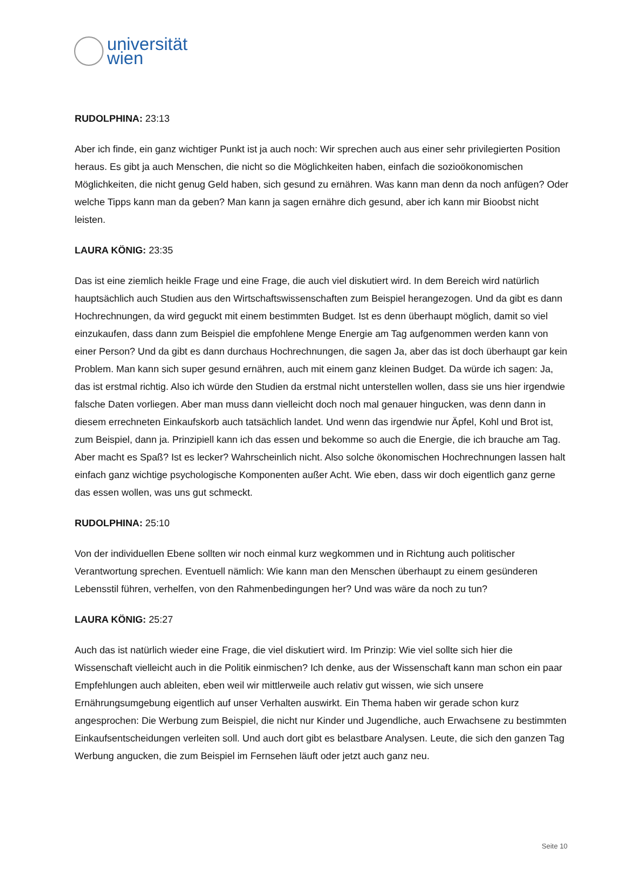universität
wien
RUDOLPHINA: 23:13
Aber ich finde, ein ganz wichtiger Punkt ist ja auch noch: Wir sprechen auch aus einer sehr privilegierten Position heraus. Es gibt ja auch Menschen, die nicht so die Möglichkeiten haben, einfach die sozioökonomischen Möglichkeiten, die nicht genug Geld haben, sich gesund zu ernähren. Was kann man denn da noch anfügen? Oder welche Tipps kann man da geben? Man kann ja sagen ernähre dich gesund, aber ich kann mir Bioobst nicht leisten.
LAURA KÖNIG: 23:35
Das ist eine ziemlich heikle Frage und eine Frage, die auch viel diskutiert wird. In dem Bereich wird natürlich hauptsächlich auch Studien aus den Wirtschaftswissenschaften zum Beispiel herangezogen. Und da gibt es dann Hochrechnungen, da wird geguckt mit einem bestimmten Budget. Ist es denn überhaupt möglich, damit so viel einzukaufen, dass dann zum Beispiel die empfohlene Menge Energie am Tag aufgenommen werden kann von einer Person? Und da gibt es dann durchaus Hochrechnungen, die sagen Ja, aber das ist doch überhaupt gar kein Problem. Man kann sich super gesund ernähren, auch mit einem ganz kleinen Budget. Da würde ich sagen: Ja, das ist erstmal richtig. Also ich würde den Studien da erstmal nicht unterstellen wollen, dass sie uns hier irgendwie falsche Daten vorliegen. Aber man muss dann vielleicht doch noch mal genauer hingucken, was denn dann in diesem errechneten Einkaufskorb auch tatsächlich landet. Und wenn das irgendwie nur Äpfel, Kohl und Brot ist, zum Beispiel, dann ja. Prinzipiell kann ich das essen und bekomme so auch die Energie, die ich brauche am Tag. Aber macht es Spaß? Ist es lecker? Wahrscheinlich nicht. Also solche ökonomischen Hochrechnungen lassen halt einfach ganz wichtige psychologische Komponenten außer Acht. Wie eben, dass wir doch eigentlich ganz gerne das essen wollen, was uns gut schmeckt.
RUDOLPHINA: 25:10
Von der individuellen Ebene sollten wir noch einmal kurz wegkommen und in Richtung auch politischer Verantwortung sprechen. Eventuell nämlich: Wie kann man den Menschen überhaupt zu einem gesünderen Lebensstil führen, verhelfen, von den Rahmenbedingungen her? Und was wäre da noch zu tun?
LAURA KÖNIG: 25:27
Auch das ist natürlich wieder eine Frage, die viel diskutiert wird. Im Prinzip: Wie viel sollte sich hier die Wissenschaft vielleicht auch in die Politik einmischen? Ich denke, aus der Wissenschaft kann man schon ein paar Empfehlungen auch ableiten, eben weil wir mittlerweile auch relativ gut wissen, wie sich unsere Ernährungsumgebung eigentlich auf unser Verhalten auswirkt. Ein Thema haben wir gerade schon kurz angesprochen: Die Werbung zum Beispiel, die nicht nur Kinder und Jugendliche, auch Erwachsene zu bestimmten Einkaufsentscheidungen verleiten soll. Und auch dort gibt es belastbare Analysen. Leute, die sich den ganzen Tag Werbung angucken, die zum Beispiel im Fernsehen läuft oder jetzt auch ganz neu.
Seite 10